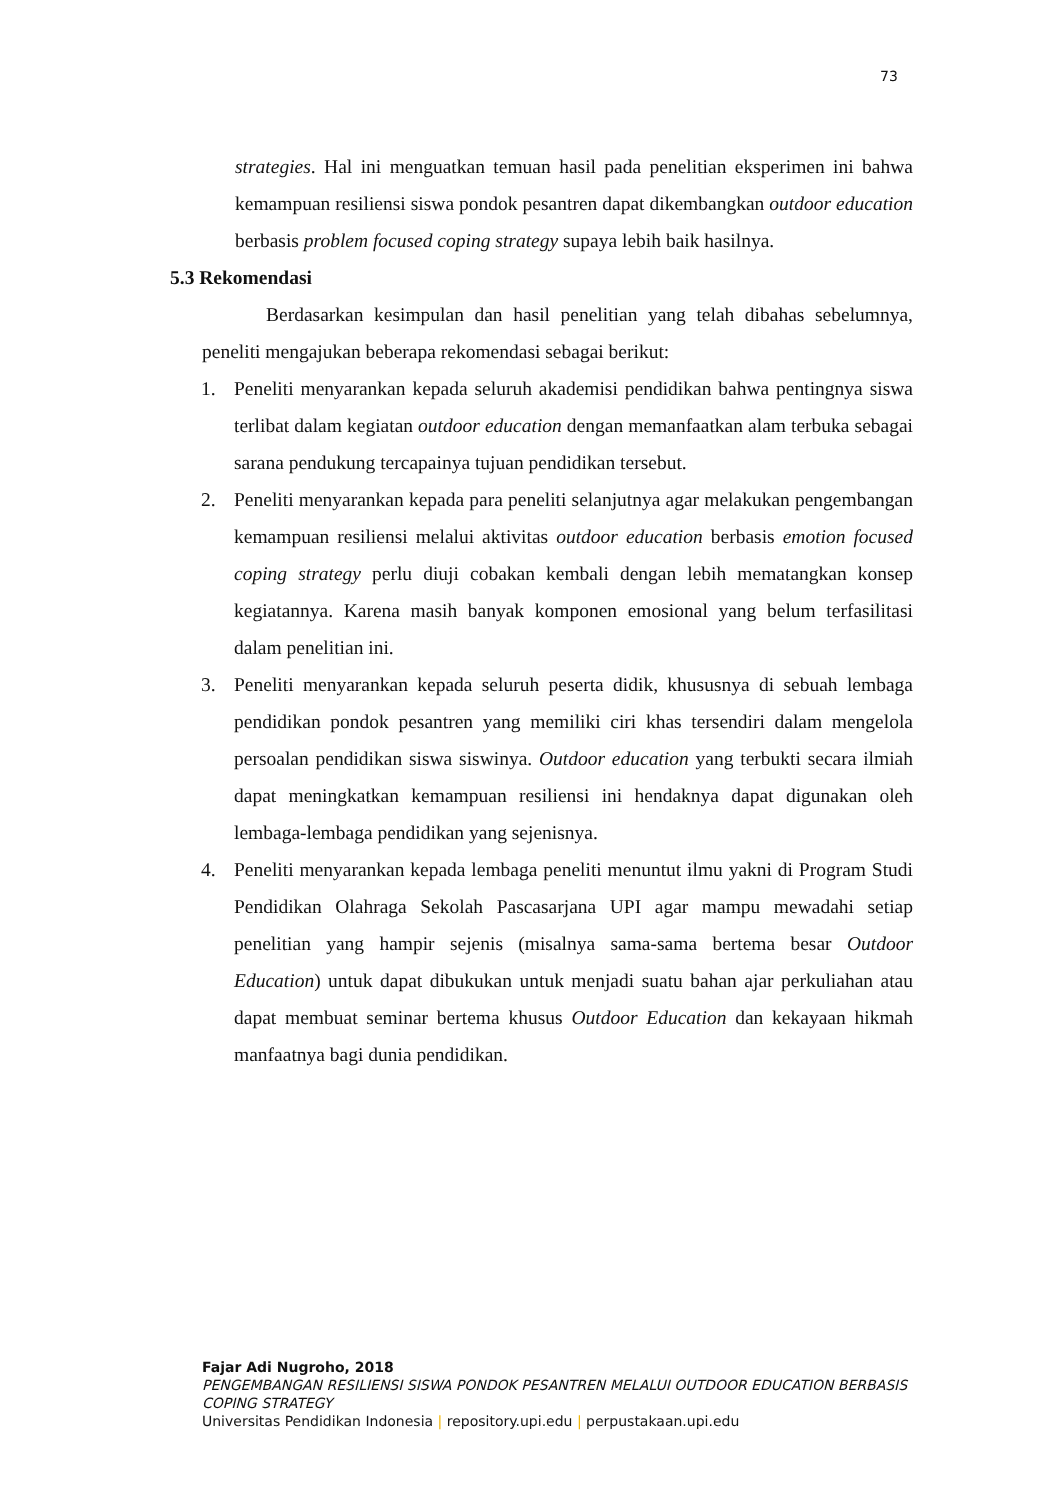73
strategies. Hal ini menguatkan temuan hasil pada penelitian eksperimen ini bahwa kemampuan resiliensi siswa pondok pesantren dapat dikembangkan outdoor education berbasis problem focused coping strategy supaya lebih baik hasilnya.
5.3 Rekomendasi
Berdasarkan kesimpulan dan hasil penelitian yang telah dibahas sebelumnya, peneliti mengajukan beberapa rekomendasi sebagai berikut:
1. Peneliti menyarankan kepada seluruh akademisi pendidikan bahwa pentingnya siswa terlibat dalam kegiatan outdoor education dengan memanfaatkan alam terbuka sebagai sarana pendukung tercapainya tujuan pendidikan tersebut.
2. Peneliti menyarankan kepada para peneliti selanjutnya agar melakukan pengembangan kemampuan resiliensi melalui aktivitas outdoor education berbasis emotion focused coping strategy perlu diuji cobakan kembali dengan lebih mematangkan konsep kegiatannya. Karena masih banyak komponen emosional yang belum terfasilitasi dalam penelitian ini.
3. Peneliti menyarankan kepada seluruh peserta didik, khususnya di sebuah lembaga pendidikan pondok pesantren yang memiliki ciri khas tersendiri dalam mengelola persoalan pendidikan siswa siswinya. Outdoor education yang terbukti secara ilmiah dapat meningkatkan kemampuan resiliensi ini hendaknya dapat digunakan oleh lembaga-lembaga pendidikan yang sejenisnya.
4. Peneliti menyarankan kepada lembaga peneliti menuntut ilmu yakni di Program Studi Pendidikan Olahraga Sekolah Pascasarjana UPI agar mampu mewadahi setiap penelitian yang hampir sejenis (misalnya sama-sama bertema besar Outdoor Education) untuk dapat dibukukan untuk menjadi suatu bahan ajar perkuliahan atau dapat membuat seminar bertema khusus Outdoor Education dan kekayaan hikmah manfaatnya bagi dunia pendidikan.
Fajar Adi Nugroho, 2018
PENGEMBANGAN RESILIENSI SISWA PONDOK PESANTREN MELALUI OUTDOOR EDUCATION BERBASIS COPING STRATEGY
Universitas Pendidikan Indonesia | repository.upi.edu | perpustakaan.upi.edu